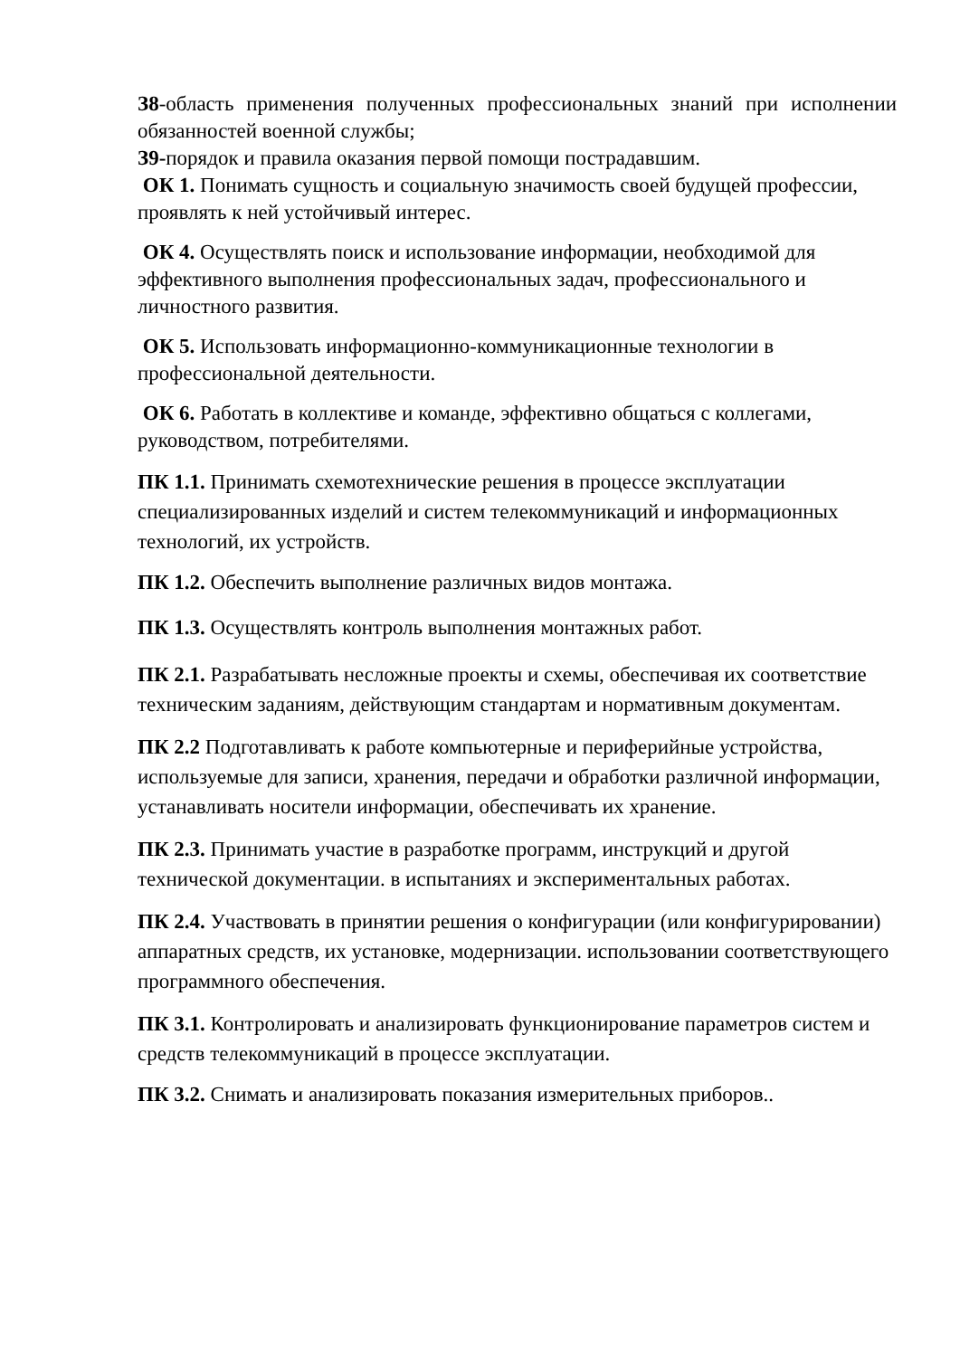З8-область применения полученных профессиональных знаний при исполнении обязанностей военной службы;
З9-порядок и правила оказания первой помощи пострадавшим.
ОК 1. Понимать сущность и социальную значимость своей будущей профессии, проявлять к ней устойчивый интерес.
ОК 4. Осуществлять поиск и использование информации, необходимой для эффективного выполнения профессиональных задач, профессионального и личностного развития.
ОК 5. Использовать информационно-коммуникационные технологии в профессиональной деятельности.
ОК 6. Работать в коллективе и команде, эффективно общаться с коллегами, руководством, потребителями.
ПК 1.1. Принимать схемотехнические решения в процессе эксплуатации специализированных изделий и систем телекоммуникаций и информационных технологий, их устройств.
ПК 1.2. Обеспечить выполнение различных видов монтажа.
ПК 1.3. Осуществлять контроль выполнения монтажных работ.
ПК 2.1. Разрабатывать несложные проекты и схемы, обеспечивая их соответствие техническим заданиям, действующим стандартам и нормативным документам.
ПК 2.2 Подготавливать к работе компьютерные и периферийные устройства, используемые для записи, хранения, передачи и обработки различной информации, устанавливать носители информации, обеспечивать их хранение.
ПК 2.3. Принимать участие в разработке программ, инструкций и другой технической документации. в испытаниях и экспериментальных работах.
ПК 2.4. Участвовать в принятии решения о конфигурации (или конфигурировании) аппаратных средств, их установке, модернизации. использовании соответствующего программного обеспечения.
ПК 3.1. Контролировать и анализировать функционирование параметров систем и средств телекоммуникаций в процессе эксплуатации.
ПК 3.2. Снимать и анализировать показания измерительных приборов..